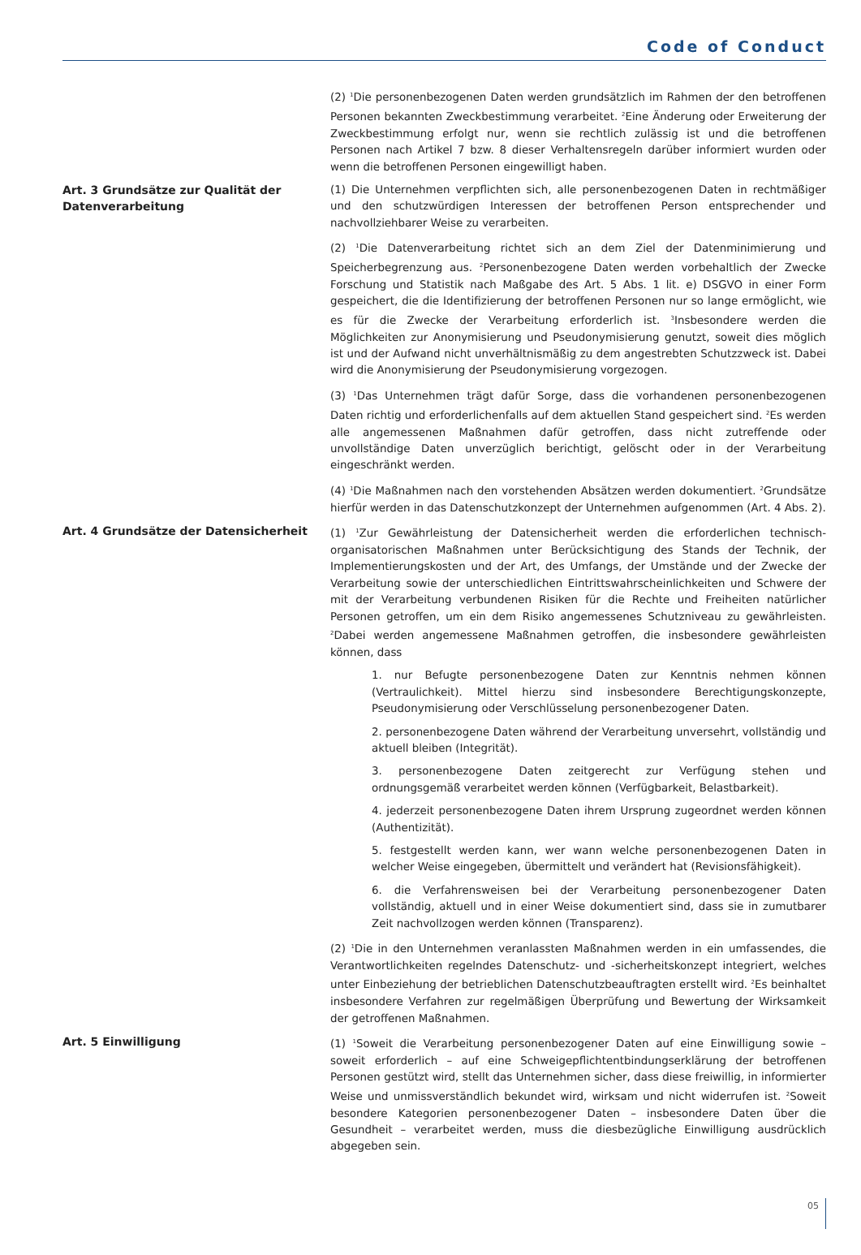Code of Conduct
(2) <sup>1</sup>Die personenbezogenen Daten werden grundsätzlich im Rahmen der den betroffenen Personen bekannten Zweckbestimmung verarbeitet. <sup>2</sup>Eine Änderung oder Erweiterung der Zweckbestimmung erfolgt nur, wenn sie rechtlich zulässig ist und die betroffenen Personen nach Artikel 7 bzw. 8 dieser Verhaltensregeln darüber informiert wurden oder wenn die betroffenen Personen eingewilligt haben.
Art. 3 Grundsätze zur Qualität der Datenverarbeitung
(1) Die Unternehmen verpflichten sich, alle personenbezogenen Daten in rechtmäßiger und den schutzwürdigen Interessen der betroffenen Person entsprechender und nachvollziehbarer Weise zu verarbeiten.
(2) <sup>1</sup>Die Datenverarbeitung richtet sich an dem Ziel der Datenminimierung und Speicherbegrenzung aus. <sup>2</sup>Personenbezogene Daten werden vorbehaltlich der Zwecke Forschung und Statistik nach Maßgabe des Art. 5 Abs. 1 lit. e) DSGVO in einer Form gespeichert, die die Identifizierung der betroffenen Personen nur so lange ermöglicht, wie es für die Zwecke der Verarbeitung erforderlich ist. <sup>3</sup>Insbesondere werden die Möglichkeiten zur Anonymisierung und Pseudonymisierung genutzt, soweit dies möglich ist und der Aufwand nicht unverhältnismäßig zu dem angestrebten Schutzzweck ist. Dabei wird die Anonymisierung der Pseudonymisierung vorgezogen.
(3) <sup>1</sup>Das Unternehmen trägt dafür Sorge, dass die vorhandenen personenbezogenen Daten richtig und erforderlichenfalls auf dem aktuellen Stand gespeichert sind. <sup>2</sup>Es werden alle angemessenen Maßnahmen dafür getroffen, dass nicht zutreffende oder unvollständige Daten unverzüglich berichtigt, gelöscht oder in der Verarbeitung eingeschränkt werden.
(4) <sup>1</sup>Die Maßnahmen nach den vorstehenden Absätzen werden dokumentiert. <sup>2</sup>Grundsätze hierfür werden in das Datenschutzkonzept der Unternehmen aufgenommen (Art. 4 Abs. 2).
Art. 4 Grundsätze der Datensicherheit
(1) <sup>1</sup>Zur Gewährleistung der Datensicherheit werden die erforderlichen technisch-organisatorischen Maßnahmen unter Berücksichtigung des Stands der Technik, der Implementierungskosten und der Art, des Umfangs, der Umstände und der Zwecke der Verarbeitung sowie der unterschiedlichen Eintrittswahrscheinlichkeiten und Schwere der mit der Verarbeitung verbundenen Risiken für die Rechte und Freiheiten natürlicher Personen getroffen, um ein dem Risiko angemessenes Schutzniveau zu gewährleisten. <sup>2</sup>Dabei werden angemessene Maßnahmen getroffen, die insbesondere gewährleisten können, dass
1. nur Befugte personenbezogene Daten zur Kenntnis nehmen können (Vertraulichkeit). Mittel hierzu sind insbesondere Berechtigungskonzepte, Pseudonymisierung oder Verschlüsselung personenbezogener Daten.
2. personenbezogene Daten während der Verarbeitung unversehrt, vollständig und aktuell bleiben (Integrität).
3. personenbezogene Daten zeitgerecht zur Verfügung stehen und ordnungsgemäß verarbeitet werden können (Verfügbarkeit, Belastbarkeit).
4. jederzeit personenbezogene Daten ihrem Ursprung zugeordnet werden können (Authentizität).
5. festgestellt werden kann, wer wann welche personenbezogenen Daten in welcher Weise eingegeben, übermittelt und verändert hat (Revisionsfähigkeit).
6. die Verfahrensweisen bei der Verarbeitung personenbezogener Daten vollständig, aktuell und in einer Weise dokumentiert sind, dass sie in zumutbarer Zeit nachvollzogen werden können (Transparenz).
(2) <sup>1</sup>Die in den Unternehmen veranlassten Maßnahmen werden in ein umfassendes, die Verantwortlichkeiten regelndes Datenschutz- und -sicherheitskonzept integriert, welches unter Einbeziehung der betrieblichen Datenschutzbeauftragten erstellt wird. <sup>2</sup>Es beinhaltet insbesondere Verfahren zur regelmäßigen Überprüfung und Bewertung der Wirksamkeit der getroffenen Maßnahmen.
Art. 5 Einwilligung
(1) <sup>1</sup>Soweit die Verarbeitung personenbezogener Daten auf eine Einwilligung sowie – soweit erforderlich – auf eine Schweigepflichtentbindungserklärung der betroffenen Personen gestützt wird, stellt das Unternehmen sicher, dass diese freiwillig, in informierter Weise und unmissverständlich bekundet wird, wirksam und nicht widerrufen ist. <sup>2</sup>Soweit besondere Kategorien personenbezogener Daten – insbesondere Daten über die Gesundheit – verarbeitet werden, muss die diesbezügliche Einwilligung ausdrücklich abgegeben sein.
05